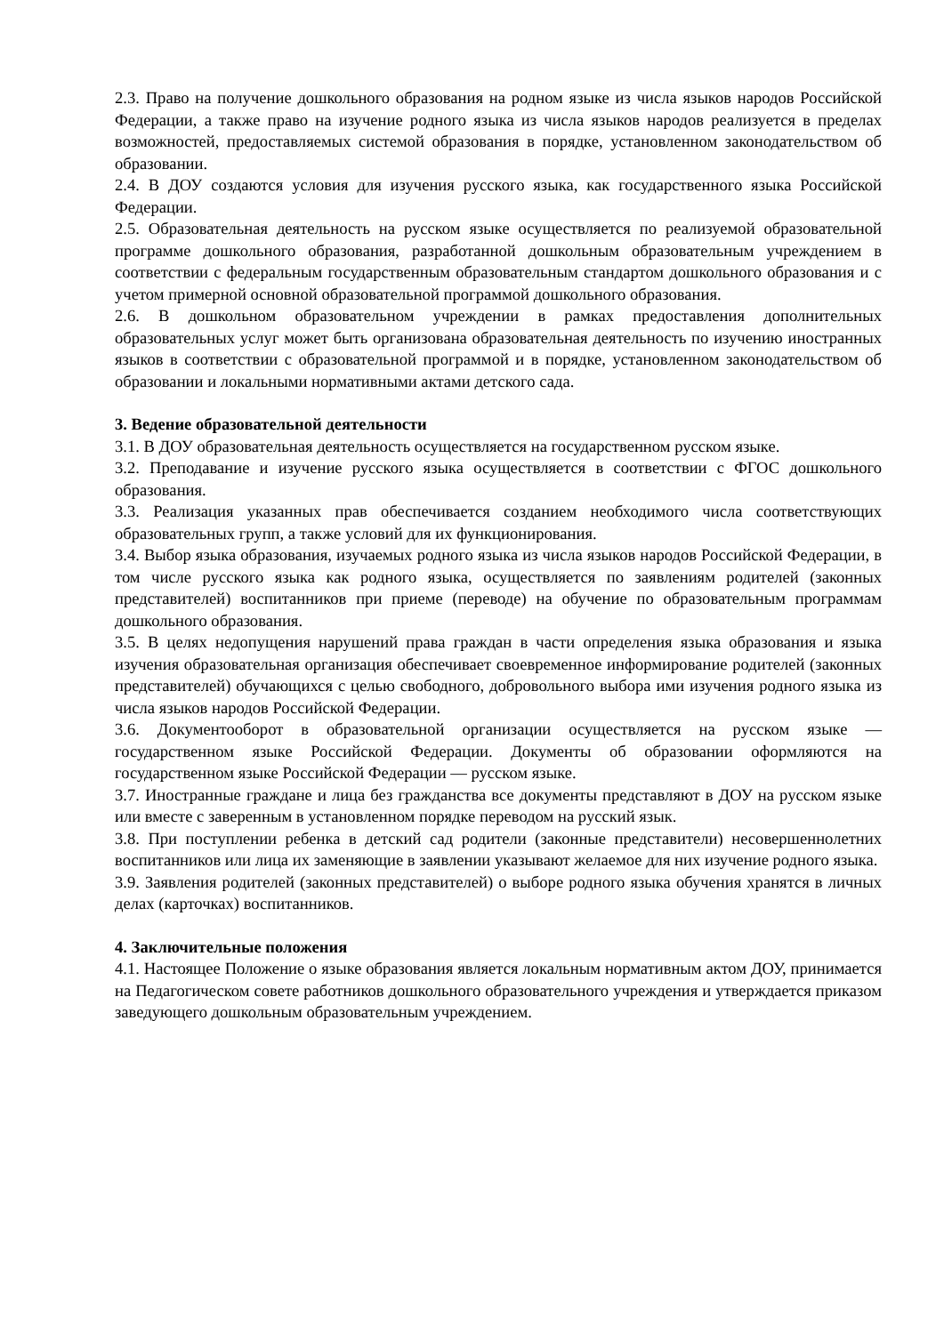2.3. Право на получение дошкольного образования на родном языке из числа языков народов Российской Федерации, а также право на изучение родного языка из числа языков народов реализуется в пределах возможностей, предоставляемых системой образования в порядке, установленном законодательством об образовании.
2.4. В ДОУ создаются условия для изучения русского языка, как государственного языка Российской Федерации.
2.5. Образовательная деятельность на русском языке осуществляется по реализуемой образовательной программе дошкольного образования, разработанной дошкольным образовательным учреждением в соответствии с федеральным государственным образовательным стандартом дошкольного образования и с учетом примерной основной образовательной программой дошкольного образования.
2.6. В дошкольном образовательном учреждении в рамках предоставления дополнительных образовательных услуг может быть организована образовательная деятельность по изучению иностранных языков в соответствии с образовательной программой и в порядке, установленном законодательством об образовании и локальными нормативными актами детского сада.
3. Ведение образовательной деятельности
3.1. В ДОУ образовательная деятельность осуществляется на государственном русском языке.
3.2. Преподавание и изучение русского языка осуществляется в соответствии с ФГОС дошкольного образования.
3.3. Реализация указанных прав обеспечивается созданием необходимого числа соответствующих образовательных групп, а также условий для их функционирования.
3.4. Выбор языка образования, изучаемых родного языка из числа языков народов Российской Федерации, в том числе русского языка как родного языка, осуществляется по заявлениям родителей (законных представителей) воспитанников при приеме (переводе) на обучение по образовательным программам дошкольного образования.
3.5. В целях недопущения нарушений права граждан в части определения языка образования и языка изучения образовательная организация обеспечивает своевременное информирование родителей (законных представителей) обучающихся с целью свободного, добровольного выбора ими изучения родного языка из числа языков народов Российской Федерации.
3.6. Документооборот в образовательной организации осуществляется на русском языке — государственном языке Российской Федерации. Документы об образовании оформляются на государственном языке Российской Федерации — русском языке.
3.7. Иностранные граждане и лица без гражданства все документы представляют в ДОУ на русском языке или вместе с заверенным в установленном порядке переводом на русский язык.
3.8. При поступлении ребенка в детский сад родители (законные представители) несовершеннолетних воспитанников или лица их заменяющие в заявлении указывают желаемое для них изучение родного языка.
3.9. Заявления родителей (законных представителей) о выборе родного языка обучения хранятся в личных делах (карточках) воспитанников.
4. Заключительные положения
4.1. Настоящее Положение о языке образования является локальным нормативным актом ДОУ, принимается на Педагогическом совете работников дошкольного образовательного учреждения и утверждается приказом заведующего дошкольным образовательным учреждением.